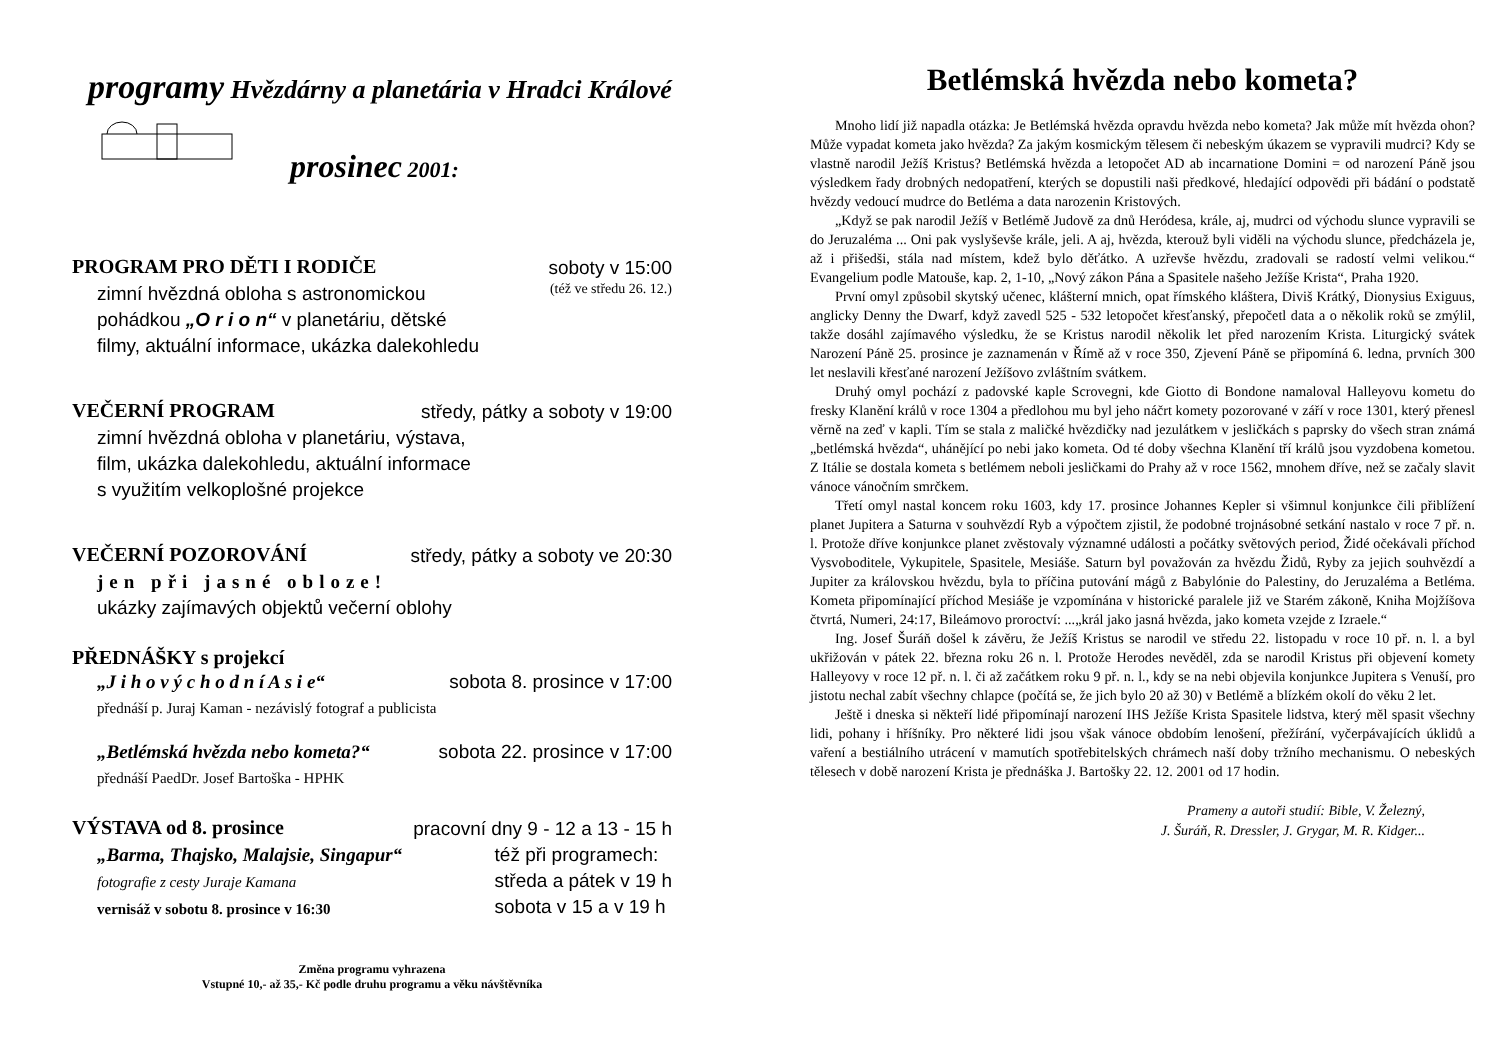programy Hvězdárny a planetária v Hradci Králové
prosinec 2001:
PROGRAM PRO DĚTI I RODIČE soboty v 15:00
zimní hvězdná obloha s astronomickou (též ve středu 26. 12.)
pohádkou „O r i o n“ v planetáriu, dětské
filmy, aktuální informace, ukázka dalekohledu
VEČERNÍ PROGRAM středy, pátky a soboty v 19:00
zimní hvězdná obloha v planetáriu, výstava,
film, ukázka dalekohledu, aktuální informace
s využitím velkoplošné projekce
VEČERNÍ POZOROVÁNÍ středy, pátky a soboty ve 20:30
jen při jasné obloze!
ukázky zajímavých objektů večerní oblohy
PŘEDNÁŠKY s projekcí
„J i h o v ý c h o d n í A s i e“sobota 8. prosince v 17:00
přednáší p. Juraj Kaman - nezávislý fotograf a publicista
„Betlémská hvězda nebo kometa?“sobota 22. prosince v 17:00
přednáší PaedDr. Josef Bartoška - HPHK
VÝSTAVA od 8. prosince pracovní dny 9 - 12 a 13 - 15 h
„Barma, Thajsko, Malajsie, Singapur“
fotografie z cesty Juraje Kamana
vernisáž v sobotu 8. prosince v 16:30 též při programech:
středa a pátek v 19 h
sobota v 15 a v 19 h
Změna programu vyhrazena
Vstupné 10,- až 35,- Kč podle druhu programu a věku návštěvníka
Betlémská hvězda nebo kometa?
Mnoho lidí již napadla otázka: Je Betlémská hvězda opravdu hvězda nebo kometa? Jak může mít hvězda ohon? Může vypadat kometa jako hvězda? Za jakým kosmickým tělesem či nebeským úkazem se vypravili mudrci? Kdy se vlastně narodil Ježíš Kristus? Betlémská hvězda a letopočet AD ab incarnatione Domini = od narození Páně jsou výsledkem řady drobných nedopatření, kterých se dopustili naši předkové, hledající odpovědi při bádání o podstatě hvězdy vedoucí mudrce do Betléma a data narozenin Kristových.
„Když se pak narodil Ježíš v Betlémě Judově za dnů Heródesa, krále, aj, mudrci od východu slunce vypravili se do Jeruzaléma ... Oni pak vyslyševše krále, jeli. A aj, hvězda, kterouž byli viděli na východu slunce, předcházela je, až i přišedši, stála nad místem, kdež bylo děťátko. A uzřevše hvězdu, zradovali se radostí velmi velikou.“ Evangelium podle Matouše, kap. 2, 1-10, „Nový zákon Pána a Spasitele našeho Ježíše Krista“, Praha 1920.
První omyl způsobil skytský učenec, klášterní mnich, opat římského kláštera, Diviš Krátký, Dionysius Exiguus, anglicky Denny the Dwarf, když zavedl 525 - 532 letopočet křesťanský, přepočetl data a o několik roků se zmýlil, takže dosáhl zajímavého výsledku, že se Kristus narodil několik let před narozením Krista. Liturgický svátek Narození Páně 25. prosince je zaznamenán v Římě až v roce 350, Zjevení Páně se připomíná 6. ledna, prvních 300 let neslavili křesťané narození Ježíšovo zvláštním svátkem.
Druhý omyl pochází z padovské kaple Scrovegni, kde Giotto di Bondone namaloval Halleyovu kometu do fresky Klanění králů v roce 1304 a předlohou mu byl jeho náčrt komety pozorované v září v roce 1301, který přenesl věrně na zeď v kapli. Tím se stala z maličké hvězdičky nad jezulátkem v jesličkách s paprsky do všech stran známá „betlémská hvězda“, uhánějící po nebi jako kometa. Od té doby všechna Klanění tří králů jsou vyzdobena kometou. Z Itálie se dostala kometa s betlémem neboli jesličkami do Prahy až v roce 1562, mnohem dříve, než se začaly slavit vánoce vánočním smrčkem.
Třetí omyl nastal koncem roku 1603, kdy 17. prosince Johannes Kepler si všimnul konjunkce čili přiblížení planet Jupitera a Saturna v souhvězdí Ryb a výpočtem zjistil, že podobné trojnásobné setkání nastalo v roce 7 př. n. l. Protože dříve konjunkce planet zvěstovaly významné události a počátky světových period, Židé očekávali příchod Vysvoboditele, Vykupitele, Spasitele, Mesiáše. Saturn byl považován za hvězdu Židů, Ryby za jejich souhvězdí a Jupiter za královskou hvězdu, byla to příčina putování mágů z Babylónie do Palestiny, do Jeruzaléma a Betléma. Kometa připomínající příchod Mesiáše je vzpomínána v historické paralele již ve Starém zákoně, Kniha Mojžíšova čtvrtá, Numeri, 24:17, Bileámovo proroctví: ...„král jako jasná hvězda, jako kometa vzejde z Izraele.“
Ing. Josef Šuráň došel k závěru, že Ježíš Kristus se narodil ve středu 22. listopadu v roce 10 př. n. l. a byl ukřižován v pátek 22. března roku 26 n. l. Protože Herodes nevěděl, zda se narodil Kristus při objevení komety Halleyovy v roce 12 př. n. l. či až začátkem roku 9 př. n. l., kdy se na nebi objevila konjunkce Jupitera s Venuší, pro jistotu nechal zabít všechny chlapce (počítá se, že jich bylo 20 až 30) v Betlémě a blízkém okolí do věku 2 let.
Ještě i dneska si někteří lidé připomínají narození IHS Ježíše Krista Spasitele lidstva, který měl spasit všechny lidi, pohany i hříšníky. Pro některé lidi jsou však vánoce obdobím lenošení, přežírání, vyčerpávajících úklidů a vaření a bestiálního utrácení v mamutích spotřebitelských chrámech naší doby tržního mechanismu. O nebeských tělesech v době narození Krista je přednáška J. Bartošky 22. 12. 2001 od 17 hodin.
Prameny a autoři studií: Bible, V. Železný,
J. Šuráň, R. Dressler, J. Grygar, M. R. Kidger...